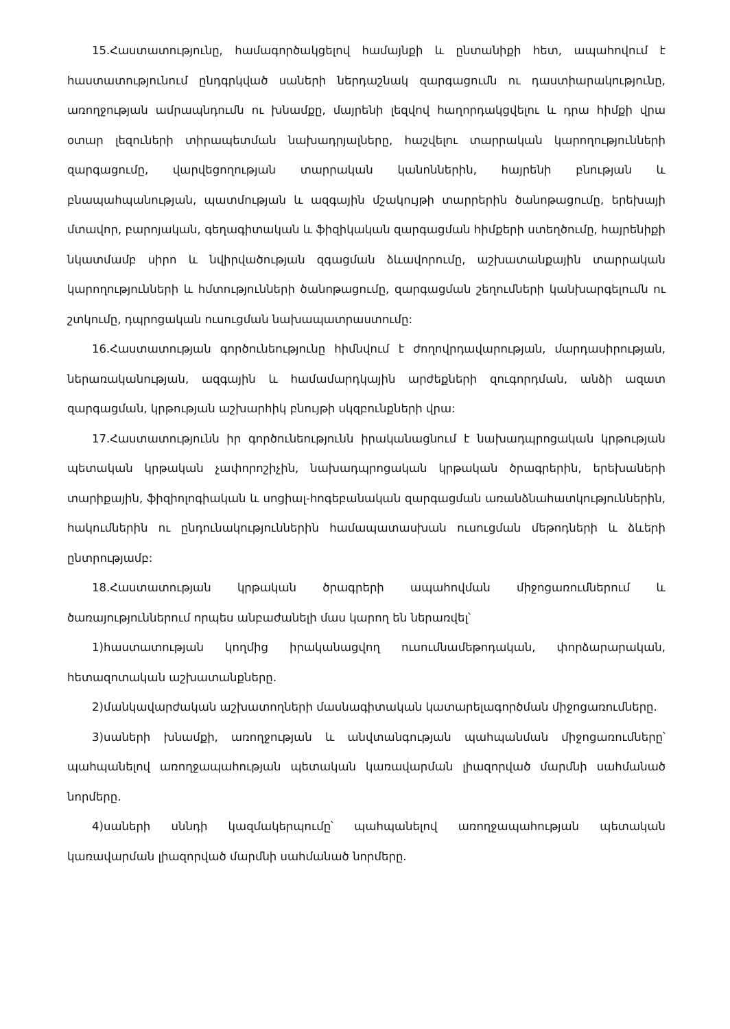15.Հաստատությունը, համագործակցելով համայնքի և ընտանիքի հետ, ապահովում է հաստատությունում ընդգրկված սաների ներդաշնակ զարգացումն ու դաստիարակությունը, առողջության ամրապնդումն ու խնամքը, մայրենի լեզվով հաղորդակցվելու և դրա հիմքի վրա օտար լեզուների տիրապետման նախադրյալները, հաշվելու տարրական կարողությունների զարգացումը, վարվեցողության տարրական կանոններին, հայրենի բնության և բնապահպանության, պատմության և ազգային մշակույթի տարրերին ծանոթացումը, երեխայի մտավոր, բարոյական, գեղագիտական և ֆիզիկական զարգացման հիմքերի ստեղծումը, հայրենիքի նկատմամբ սիրո և նվիրվածության զգացման ձևավորումը, աշխատանքային տարրական կարողությունների և հմտությունների ծանոթացումը, զարգացման շեղումների կանխարգելումն ու շտկումը, դպրոցական ուսուցման նախապատրաստումը:
16.Հաստատության գործունեությունը հիմնվում է ժողովրդավարության, մարդասիրության, ներառականության, ազգային և համամարդկային արժեքների զուգորդման, անձի ազատ զարգացման, կրթության աշխարհիկ բնույթի սկզբունքների վրա:
17.Հաստատությունն իր գործունեությունն իրականացնում է նախադպրոցական կրթության պետական կրթական չափորոշիչին, նախադպրոցական կրթական ծրագրերին, երեխաների տարիքային, ֆիզիոլոգիական և սոցիալ-հոգեբանական զարգացման առանձնահատկություններին, հակումներին ու ընդունակություններին համապատասխան ուսուցման մեթոդների և ձևերի ընտրությամբ:
18.Հաստատության կրթական ծրագրերի ապահովման միջոցառումներում և ծառայություններում որպես անբաժանելի մաս կարող են ներառվել՝
1)հաստատության կողմից իրականացվող ուսումնամեթոդական, փորձարարական, հետազոտական աշխատանքները.
2)մանկավարժական աշխատողների մասնագիտական կատարելագործման միջոցառումները.
3)սաների խնամքի, առողջության և անվտանգության պահպանման միջոցառումները՝ պահպանելով առողջապահության պետական կառավարման լիազորված մարմնի սահմանած նորմերը.
4)սաների սննդի կազմակերպումը՝ պահպանելով առողջապահության պետական կառավարման լիազորված մարմնի սահմանած նորմերը.